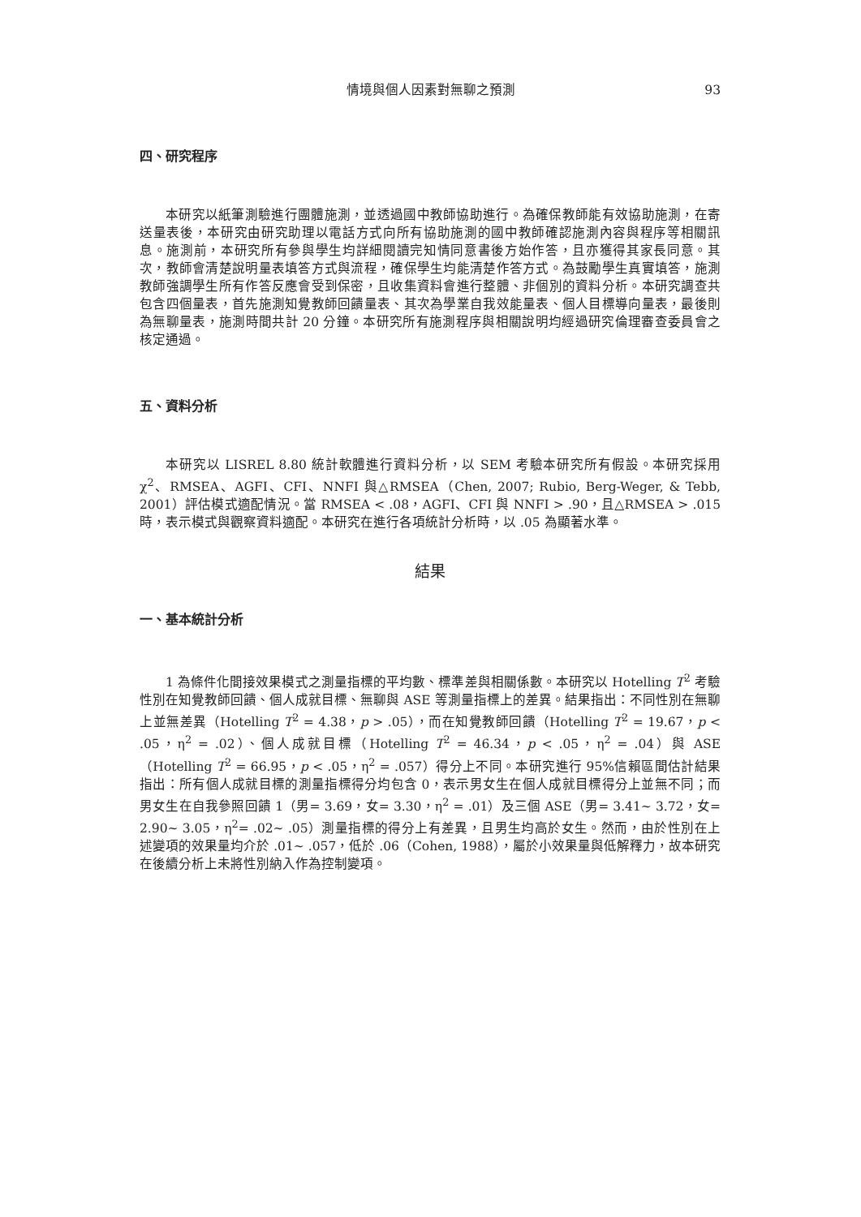情境與個人因素對無聊之預測 93
四、研究程序
本研究以紙筆測驗進行團體施測，並透過國中教師協助進行。為確保教師能有效協助施測，在寄送量表後，本研究由研究助理以電話方式向所有協助施測的國中教師確認施測內容與程序等相關訊息。施測前，本研究所有參與學生均詳細閱讀完知情同意書後方始作答，且亦獲得其家長同意。其次，教師會清楚說明量表填答方式與流程，確保學生均能清楚作答方式。為鼓勵學生真實填答，施測教師強調學生所有作答反應會受到保密，且收集資料會進行整體、非個別的資料分析。本研究調查共包含四個量表，首先施測知覺教師回饋量表、其次為學業自我效能量表、個人目標導向量表，最後則為無聊量表，施測時間共計 20 分鐘。本研究所有施測程序與相關說明均經過研究倫理審查委員會之核定通過。
五、資料分析
本研究以 LISREL 8.80 統計軟體進行資料分析，以 SEM 考驗本研究所有假設。本研究採用 χ<sup>2</sup>、RMSEA、AGFI、CFI、NNFI 與△RMSEA（Chen, 2007; Rubio, Berg-Weger, & Tebb, 2001）評估模式適配情況。當 RMSEA < .08，AGFI、CFI 與 NNFI > .90，且△RMSEA > .015 時，表示模式與觀察資料適配。本研究在進行各項統計分析時，以 .05 為顯著水準。
結果
一、基本統計分析
1 為條件化間接效果模式之測量指標的平均數、標準差與相關係數。本研究以 Hotelling T<sup>2</sup> 考驗性別在知覺教師回饋、個人成就目標、無聊與 ASE 等測量指標上的差異。結果指出：不同性別在無聊上並無差異（Hotelling T<sup>2</sup> = 4.38，p > .05），而在知覺教師回饋（Hotelling T<sup>2</sup> = 19.67，p < .05，η<sup>2</sup> = .02）、個人成就目標（Hotelling T<sup>2</sup> = 46.34，p < .05，η<sup>2</sup> = .04）與 ASE（Hotelling T<sup>2</sup> = 66.95，p < .05，η<sup>2</sup> = .057）得分上不同。本研究進行 95%信賴區間估計結果指出：所有個人成就目標的測量指標得分均包含 0，表示男女生在個人成就目標得分上並無不同；而男女生在自我參照回饋 1（男= 3.69，女= 3.30，η<sup>2</sup> = .01）及三個 ASE（男= 3.41~ 3.72，女= 2.90~ 3.05，η<sup>2</sup>= .02~ .05）測量指標的得分上有差異，且男生均高於女生。然而，由於性別在上述變項的效果量均介於 .01~ .057，低於 .06（Cohen, 1988），屬於小效果量與低解釋力，故本研究在後續分析上未將性別納入作為控制變項。